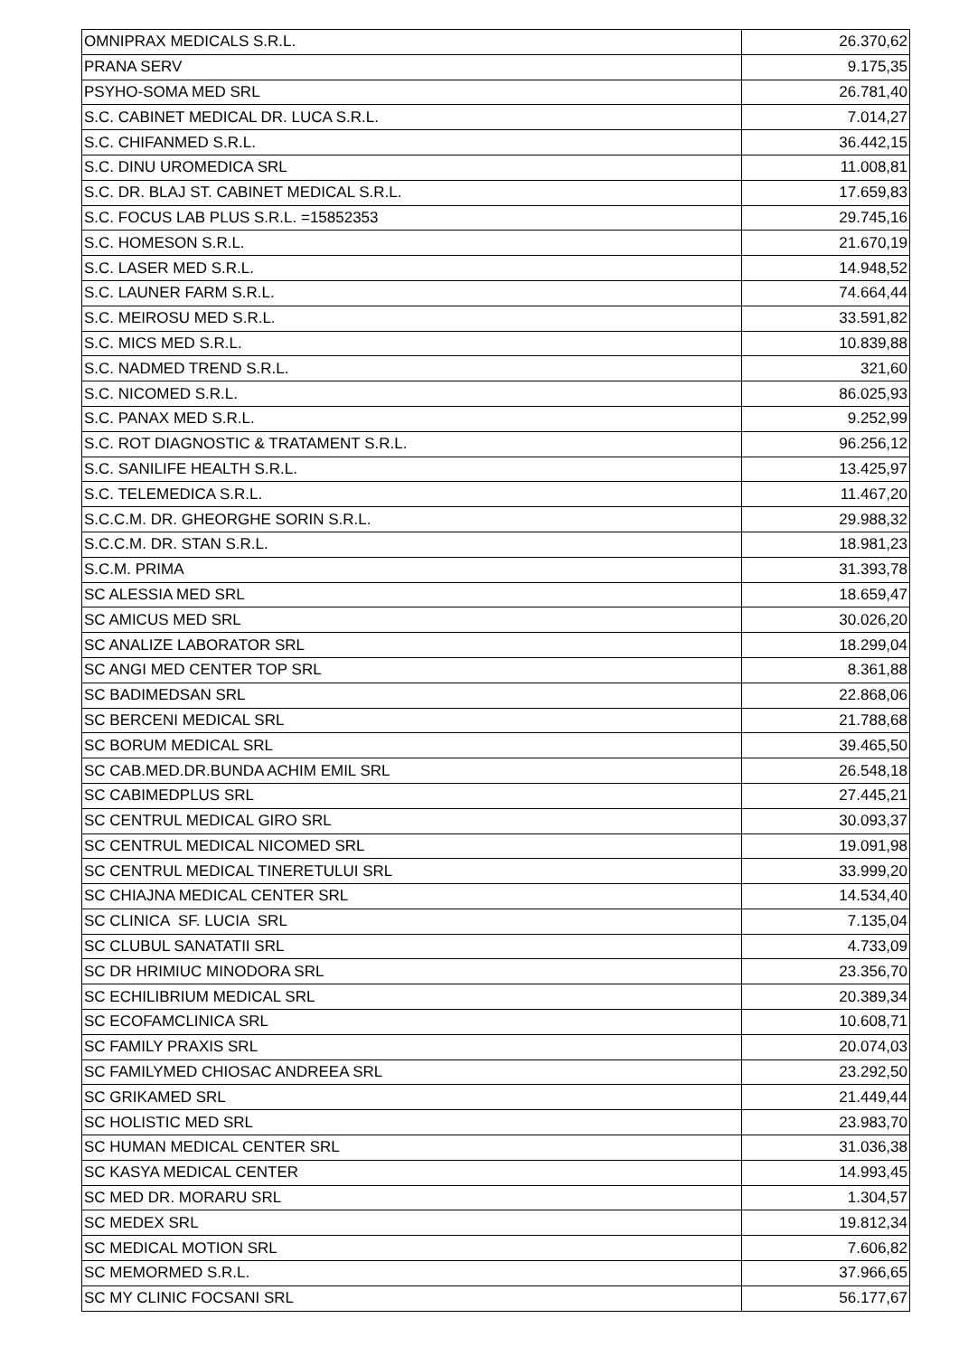| OMNIPRAX MEDICALS S.R.L. | 26.370,62 |
| PRANA SERV | 9.175,35 |
| PSYHO-SOMA MED SRL | 26.781,40 |
| S.C. CABINET MEDICAL DR. LUCA S.R.L. | 7.014,27 |
| S.C. CHIFANMED S.R.L. | 36.442,15 |
| S.C. DINU UROMEDICA SRL | 11.008,81 |
| S.C. DR. BLAJ ST. CABINET MEDICAL S.R.L. | 17.659,83 |
| S.C. FOCUS LAB PLUS S.R.L. =15852353 | 29.745,16 |
| S.C. HOMESON S.R.L. | 21.670,19 |
| S.C. LASER MED S.R.L. | 14.948,52 |
| S.C. LAUNER FARM S.R.L. | 74.664,44 |
| S.C. MEIROSU MED S.R.L. | 33.591,82 |
| S.C. MICS MED S.R.L. | 10.839,88 |
| S.C. NADMED TREND S.R.L. | 321,60 |
| S.C. NICOMED S.R.L. | 86.025,93 |
| S.C. PANAX MED S.R.L. | 9.252,99 |
| S.C. ROT DIAGNOSTIC & TRATAMENT S.R.L. | 96.256,12 |
| S.C. SANILIFE HEALTH S.R.L. | 13.425,97 |
| S.C. TELEMEDICA S.R.L. | 11.467,20 |
| S.C.C.M. DR. GHEORGHE SORIN S.R.L. | 29.988,32 |
| S.C.C.M. DR. STAN S.R.L. | 18.981,23 |
| S.C.M. PRIMA | 31.393,78 |
| SC ALESSIA MED SRL | 18.659,47 |
| SC AMICUS MED SRL | 30.026,20 |
| SC ANALIZE LABORATOR SRL | 18.299,04 |
| SC ANGI MED CENTER TOP SRL | 8.361,88 |
| SC BADIMEDSAN SRL | 22.868,06 |
| SC BERCENI MEDICAL SRL | 21.788,68 |
| SC BORUM MEDICAL SRL | 39.465,50 |
| SC CAB.MED.DR.BUNDA ACHIM EMIL SRL | 26.548,18 |
| SC CABIMEDPLUS SRL | 27.445,21 |
| SC CENTRUL MEDICAL GIRO SRL | 30.093,37 |
| SC CENTRUL MEDICAL NICOMED SRL | 19.091,98 |
| SC CENTRUL MEDICAL TINERETULUI SRL | 33.999,20 |
| SC CHIAJNA MEDICAL CENTER SRL | 14.534,40 |
| SC CLINICA SF. LUCIA SRL | 7.135,04 |
| SC CLUBUL SANATATII SRL | 4.733,09 |
| SC DR HRIMIUC MINODORA SRL | 23.356,70 |
| SC ECHILIBRIUM MEDICAL SRL | 20.389,34 |
| SC ECOFAMCLINICA SRL | 10.608,71 |
| SC FAMILY PRAXIS SRL | 20.074,03 |
| SC FAMILYMED CHIOSAC ANDREEA SRL | 23.292,50 |
| SC GRIKAMED SRL | 21.449,44 |
| SC HOLISTIC MED SRL | 23.983,70 |
| SC HUMAN MEDICAL CENTER SRL | 31.036,38 |
| SC KASYA MEDICAL CENTER | 14.993,45 |
| SC MED DR. MORARU SRL | 1.304,57 |
| SC MEDEX SRL | 19.812,34 |
| SC MEDICAL MOTION SRL | 7.606,82 |
| SC MEMORMED S.R.L. | 37.966,65 |
| SC MY CLINIC FOCSANI SRL | 56.177,67 |